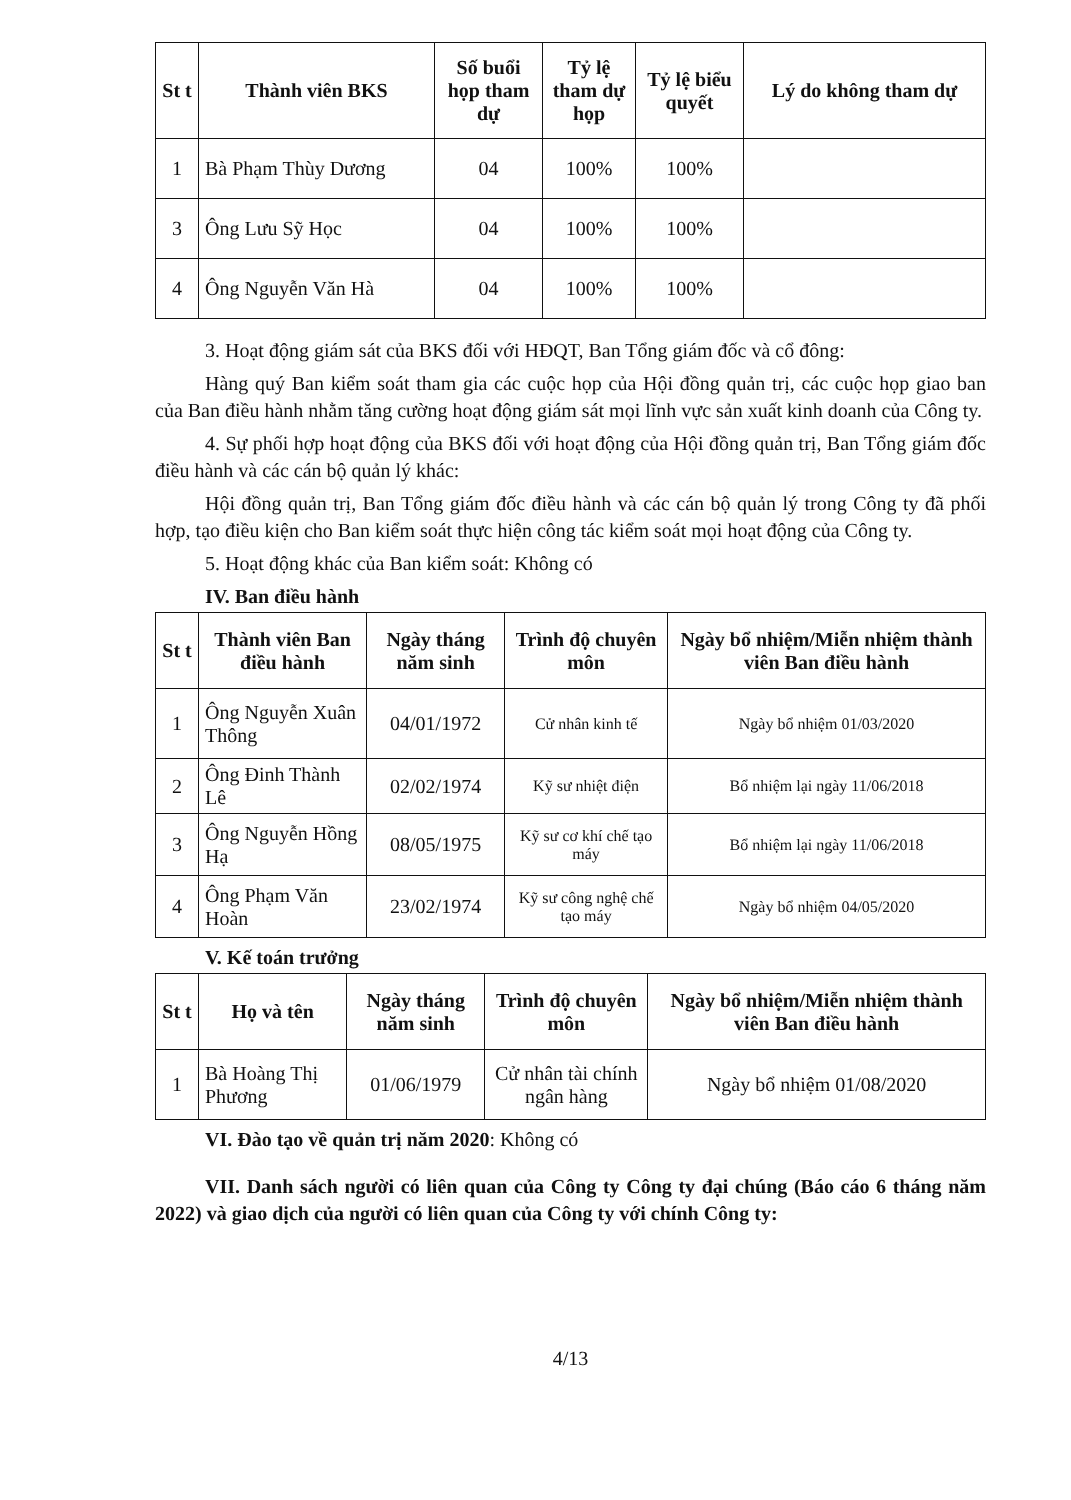| St t | Thành viên BKS | Số buổi họp tham dự | Tỷ lệ tham dự họp | Tỷ lệ biểu quyết | Lý do không tham dự |
| --- | --- | --- | --- | --- | --- |
| 1 | Bà Phạm Thùy Dương | 04 | 100% | 100% | |
| 3 | Ông Lưu Sỹ Học | 04 | 100% | 100% | |
| 4 | Ông Nguyễn Văn Hà | 04 | 100% | 100% | |
3. Hoạt động giám sát của BKS đối với HĐQT, Ban Tổng giám đốc và cổ đông:
Hàng quý Ban kiểm soát tham gia các cuộc họp của Hội đồng quản trị, các cuộc họp giao ban của Ban điều hành nhằm tăng cường hoạt động giám sát mọi lĩnh vực sản xuất kinh doanh của Công ty.
4. Sự phối hợp hoạt động của BKS đối với hoạt động của Hội đồng quản trị, Ban Tổng giám đốc điều hành và các cán bộ quản lý khác:
Hội đồng quản trị, Ban Tổng giám đốc điều hành và các cán bộ quản lý trong Công ty đã phối hợp, tạo điều kiện cho Ban kiểm soát thực hiện công tác kiểm soát mọi hoạt động của Công ty.
5. Hoạt động khác của Ban kiểm soát: Không có
IV. Ban điều hành
| St t | Thành viên Ban điều hành | Ngày tháng năm sinh | Trình độ chuyên môn | Ngày bổ nhiệm/Miễn nhiệm thành viên Ban điều hành |
| --- | --- | --- | --- | --- |
| 1 | Ông Nguyễn Xuân Thông | 04/01/1972 | Cử nhân kinh tế | Ngày bổ nhiệm 01/03/2020 |
| 2 | Ông Đinh Thành Lê | 02/02/1974 | Kỹ sư nhiệt điện | Bổ nhiệm lại ngày 11/06/2018 |
| 3 | Ông Nguyễn Hồng Hạ | 08/05/1975 | Kỹ sư cơ khí chế tạo máy | Bổ nhiệm lại ngày 11/06/2018 |
| 4 | Ông Phạm Văn Hoàn | 23/02/1974 | Kỹ sư công nghệ chế tạo máy | Ngày bổ nhiệm 04/05/2020 |
V. Kế toán trưởng
| St t | Họ và tên | Ngày tháng năm sinh | Trình độ chuyên môn | Ngày bổ nhiệm/Miễn nhiệm thành viên Ban điều hành |
| --- | --- | --- | --- | --- |
| 1 | Bà Hoàng Thị Phương | 01/06/1979 | Cử nhân tài chính ngân hàng | Ngày bổ nhiệm 01/08/2020 |
VI. Đào tạo về quản trị năm 2020: Không có
VII. Danh sách người có liên quan của Công ty Công ty đại chúng (Báo cáo 6 tháng năm 2022) và giao dịch của người có liên quan của Công ty với chính Công ty:
4/13